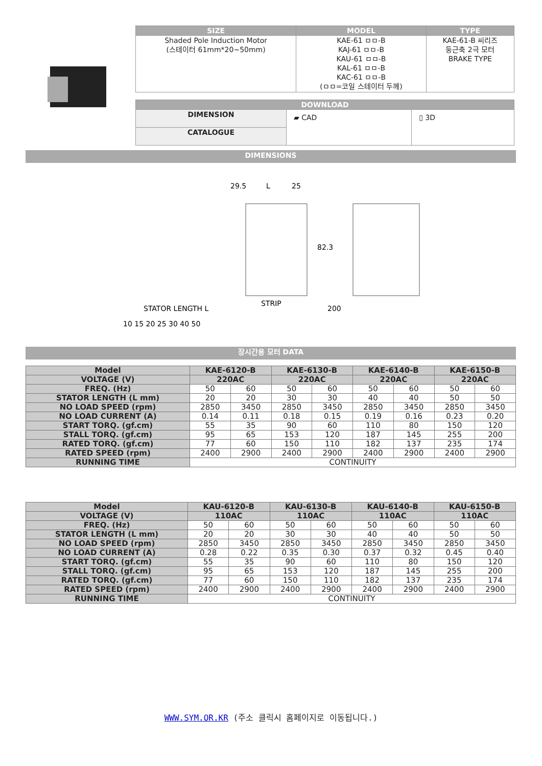| SIZE | MODEL | TYPE |
| --- | --- | --- |
| Shaded Pole Induction Motor (스테이터 61mm*20~50mm) | KAE-61 ㅁㅁ-B KAJ-61 ㅁㅁ-B KAU-61 ㅁㅁ-B KAL-61 ㅁㅁ-B KAC-61 ㅁㅁ-B (ㅁㅁ=코일 스테이터 두께) | KAE-61-B 씨리즈 둥근축 2극 모터 BRAKE TYPE |
| DOWNLOAD | | |
| --- | --- | --- |
| DIMENSION | ▰ CAD | ▯ 3D |
| CATALOGUE | | |
DIMENSIONS
29.5
L
25
82.3
STRIP
200
STATOR LENGTH L
10 15 20 25 30 40 50
장시간용 모터 DATA
| Model | KAE-6120-B | | KAE-6130-B | | KAE-6140-B | | KAE-6150-B | |
| --- | --- | --- | --- | --- | --- | --- | --- | --- |
| VOLTAGE (V) | 220AC | | 220AC | | 220AC | | 220AC | |
| FREQ. (Hz) | 50 | 60 | 50 | 60 | 50 | 60 | 50 | 60 |
| STATOR LENGTH (L mm) | 20 | 20 | 30 | 30 | 40 | 40 | 50 | 50 |
| NO LOAD SPEED (rpm) | 2850 | 3450 | 2850 | 3450 | 2850 | 3450 | 2850 | 3450 |
| NO LOAD CURRENT (A) | 0.14 | 0.11 | 0.18 | 0.15 | 0.19 | 0.16 | 0.23 | 0.20 |
| START TORQ. (gf.cm) | 55 | 35 | 90 | 60 | 110 | 80 | 150 | 120 |
| STALL TORQ. (gf.cm) | 95 | 65 | 153 | 120 | 187 | 145 | 255 | 200 |
| RATED TORQ. (gf.cm) | 77 | 60 | 150 | 110 | 182 | 137 | 235 | 174 |
| RATED SPEED (rpm) | 2400 | 2900 | 2400 | 2900 | 2400 | 2900 | 2400 | 2900 |
| RUNNING TIME | CONTINUITY | | | | | | | |
| Model | KAU-6120-B | | KAU-6130-B | | KAU-6140-B | | KAU-6150-B | |
| --- | --- | --- | --- | --- | --- | --- | --- | --- |
| VOLTAGE (V) | 110AC | | 110AC | | 110AC | | 110AC | |
| FREQ. (Hz) | 50 | 60 | 50 | 60 | 50 | 60 | 50 | 60 |
| STATOR LENGTH (L mm) | 20 | 20 | 30 | 30 | 40 | 40 | 50 | 50 |
| NO LOAD SPEED (rpm) | 2850 | 3450 | 2850 | 3450 | 2850 | 3450 | 2850 | 3450 |
| NO LOAD CURRENT (A) | 0.28 | 0.22 | 0.35 | 0.30 | 0.37 | 0.32 | 0.45 | 0.40 |
| START TORQ. (gf.cm) | 55 | 35 | 90 | 60 | 110 | 80 | 150 | 120 |
| STALL TORQ. (gf.cm) | 95 | 65 | 153 | 120 | 187 | 145 | 255 | 200 |
| RATED TORQ. (gf.cm) | 77 | 60 | 150 | 110 | 182 | 137 | 235 | 174 |
| RATED SPEED (rpm) | 2400 | 2900 | 2400 | 2900 | 2400 | 2900 | 2400 | 2900 |
| RUNNING TIME | CONTINUITY | | | | | | | |
WWW.SYM.OR.KR (주소 클릭시 홈페이지로 이동됩니다.)